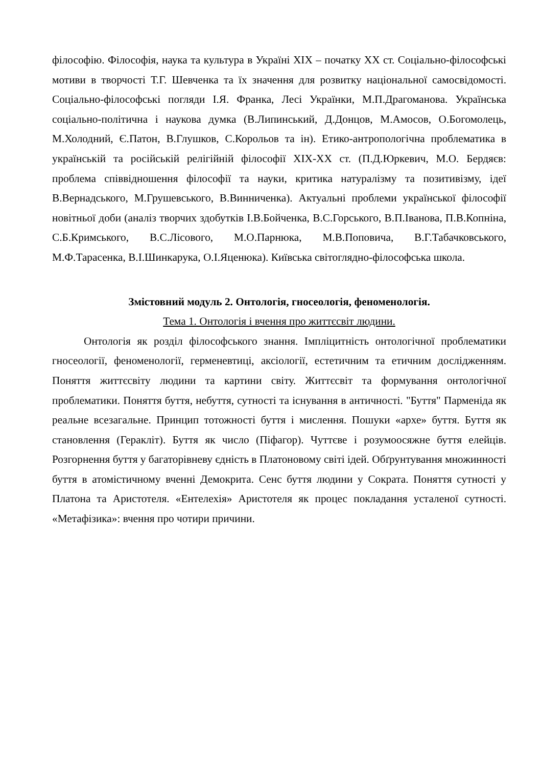філософію. Філософія, наука та культура в Україні XIX – початку XX ст. Соціально-філософські мотиви в творчості Т.Г. Шевченка та їх значення для розвитку національної самосвідомості. Соціально-філософські погляди І.Я. Франка, Лесі Українки, М.П.Драгоманова. Українська соціально-політична і наукова думка (В.Липинський, Д.Донцов, М.Амосов, О.Богомолець, М.Холодний, Є.Патон, В.Глушков, С.Корольов та ін). Етико-антропологічна проблематика в українській та російській релігійній філософії XIX-XX ст. (П.Д.Юркевич, М.О. Бердяєв: проблема співвідношення філософії та науки, критика натуралізму та позитивізму, ідеї В.Вернадського, М.Грушевського, В.Винниченка). Актуальні проблеми української філософії новітньої доби (аналіз творчих здобутків І.В.Бойченка, В.С.Горського, В.П.Іванова, П.В.Копніна, С.Б.Кримського, В.С.Лісового, М.О.Парнюка, М.В.Поповича, В.Г.Табачковського, М.Ф.Тарасенка, В.І.Шинкарука, О.І.Яценюка). Київська світоглядно-філософська школа.
Змістовний модуль 2. Онтологія, гносеологія, феноменологія.
Тема 1. Онтологія і вчення про життєсвіт людини.
Онтологія як розділ філософського знання. Імпліцитність онтологічної проблематики гносеології, феноменології, герменевтиці, аксіології, естетичним та етичним дослідженням. Поняття життєсвіту людини та картини світу. Життєсвіт та формування онтологічної проблематики. Поняття буття, небуття, сутності та існування в античності. "Буття" Парменіда як реальне всезагальне. Принцип тотожності буття і мислення. Пошуки «архе» буття. Буття як становлення (Геракліт). Буття як число (Піфагор). Чуттєве і розумоосяжне буття елейців. Розгорнення буття у багаторівневу єдність в Платоновому світі ідей. Обґрунтування множинності буття в атомістичному вченні Демокрита. Сенс буття людини у Сократа. Поняття сутності у Платона та Аристотеля. «Ентелехія» Аристотеля як процес покладання усталеної сутності. «Метафізика»: вчення про чотири причини.